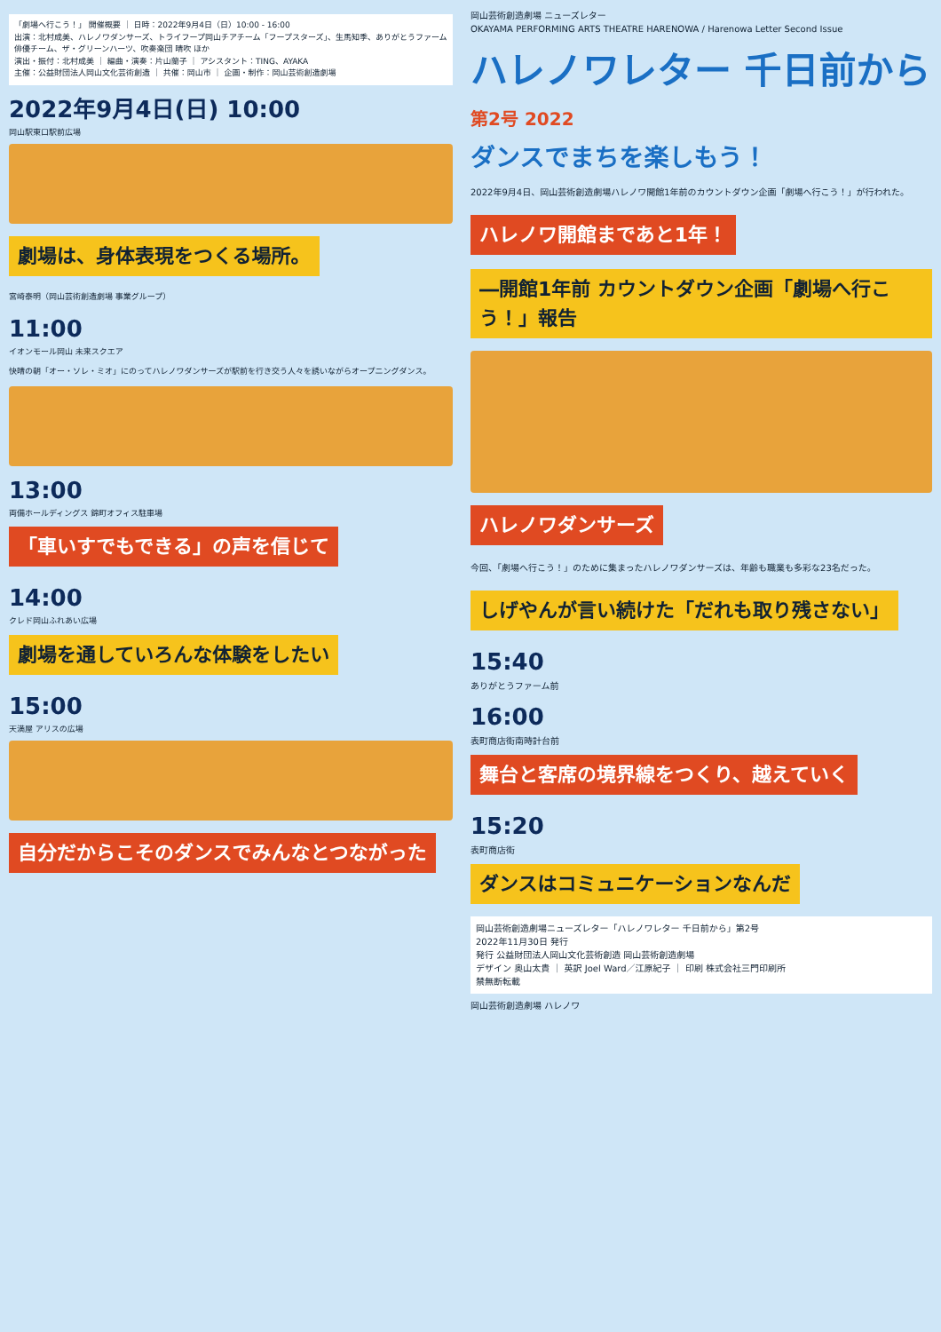「劇場へ行こう！」 開催概要 ｜ 日時：2022年9月4日（日）10:00 - 16:00
出演：北村成美、ハレノワダンサーズ、トライフープ岡山チアチーム「フープスターズ」、生馬知季、ありがとうファーム俳優チーム、ザ・グリーンハーツ、吹奏楽団 晴吹 ほか
演出・振付：北村成美 ｜ 編曲・演奏：片山蘭子 ｜ アシスタント：TING、AYAKA
主催：公益財団法人岡山文化芸術創造 ｜ 共催：岡山市 ｜ 企画・制作：岡山芸術創造劇場
2022年9月4日(日) 10:00
岡山駅東口駅前広場
劇場は、身体表現をつくる場所。
宮崎泰明（岡山芸術創造劇場 事業グループ）
11:00
イオンモール岡山 未来スクエア
快晴の朝「オー・ソレ・ミオ」にのってハレノワダンサーズが駅前を行き交う人々を誘いながらオープニングダンス。
13:00
両備ホールディングス 錦町オフィス駐車場
「車いすでもできる」の声を信じて
14:00
クレド岡山ふれあい広場
劇場を通していろんな体験をしたい
15:00
天満屋 アリスの広場
自分だからこそのダンスでみんなとつながった
岡山芸術創造劇場 ニューズレター
OKAYAMA PERFORMING ARTS THEATRE HARENOWA / Harenowa Letter Second Issue
ハレノワレター 千日前から
第2号 2022
ダンスでまちを楽しもう！
2022年9月4日、岡山芸術創造劇場ハレノワ開館1年前のカウントダウン企画「劇場へ行こう！」が行われた。
ハレノワ開館まであと1年！
―開館1年前 カウントダウン企画「劇場へ行こう！」報告
ハレノワダンサーズ
今回、「劇場へ行こう！」のために集まったハレノワダンサーズは、年齢も職業も多彩な23名だった。
しげやんが言い続けた「だれも取り残さない」
15:40
ありがとうファーム前
16:00
表町商店街南時計台前
舞台と客席の境界線をつくり、越えていく
15:20
表町商店街
ダンスはコミュニケーションなんだ
岡山芸術創造劇場ニューズレター「ハレノワレター 千日前から」第2号
2022年11月30日 発行
発行 公益財団法人岡山文化芸術創造 岡山芸術創造劇場
デザイン 奥山太貴 ｜ 英訳 Joel Ward／江原紀子 ｜ 印刷 株式会社三門印刷所
禁無断転載
岡山芸術創造劇場 ハレノワ